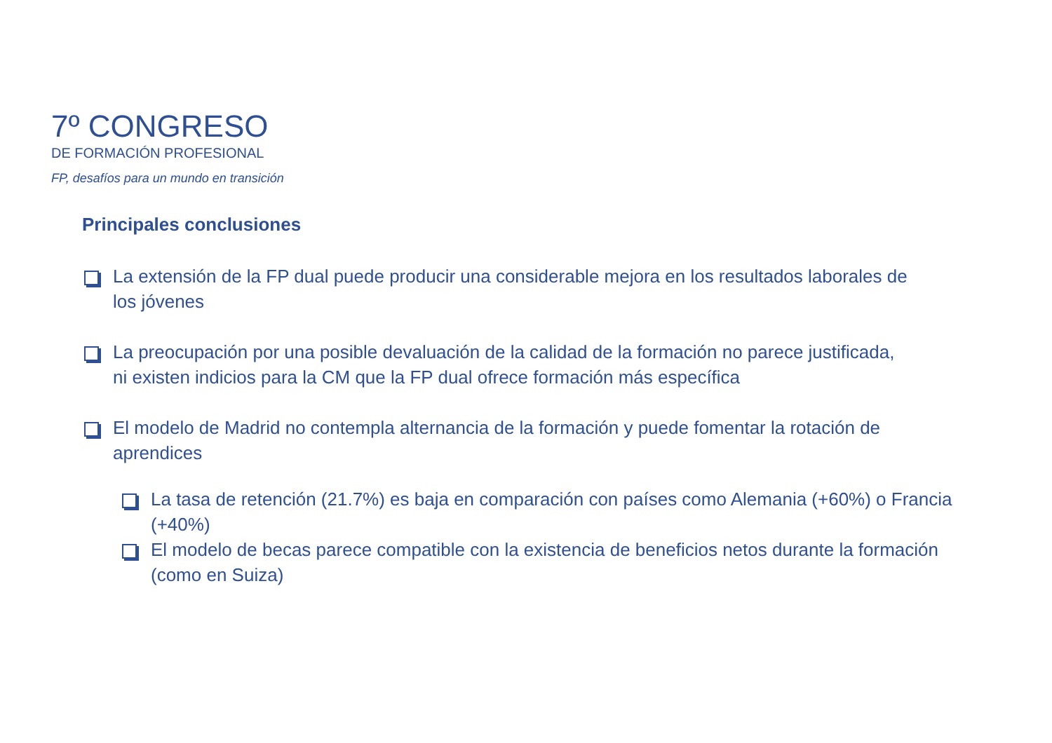7º CONGRESO
DE FORMACIÓN PROFESIONAL
FP, desafíos para un mundo en transición
Principales conclusiones
La extensión de la FP dual puede producir una considerable mejora en los resultados laborales de los jóvenes
La preocupación por una posible devaluación de la calidad de la formación no parece justificada, ni existen indicios para la CM que la FP dual ofrece formación más específica
El modelo de Madrid no contempla alternancia de la formación y puede fomentar la rotación de aprendices
La tasa de retención (21.7%) es baja en comparación con países como Alemania (+60%) o Francia (+40%)
El modelo de becas parece compatible con la existencia de beneficios netos durante la formación (como en Suiza)